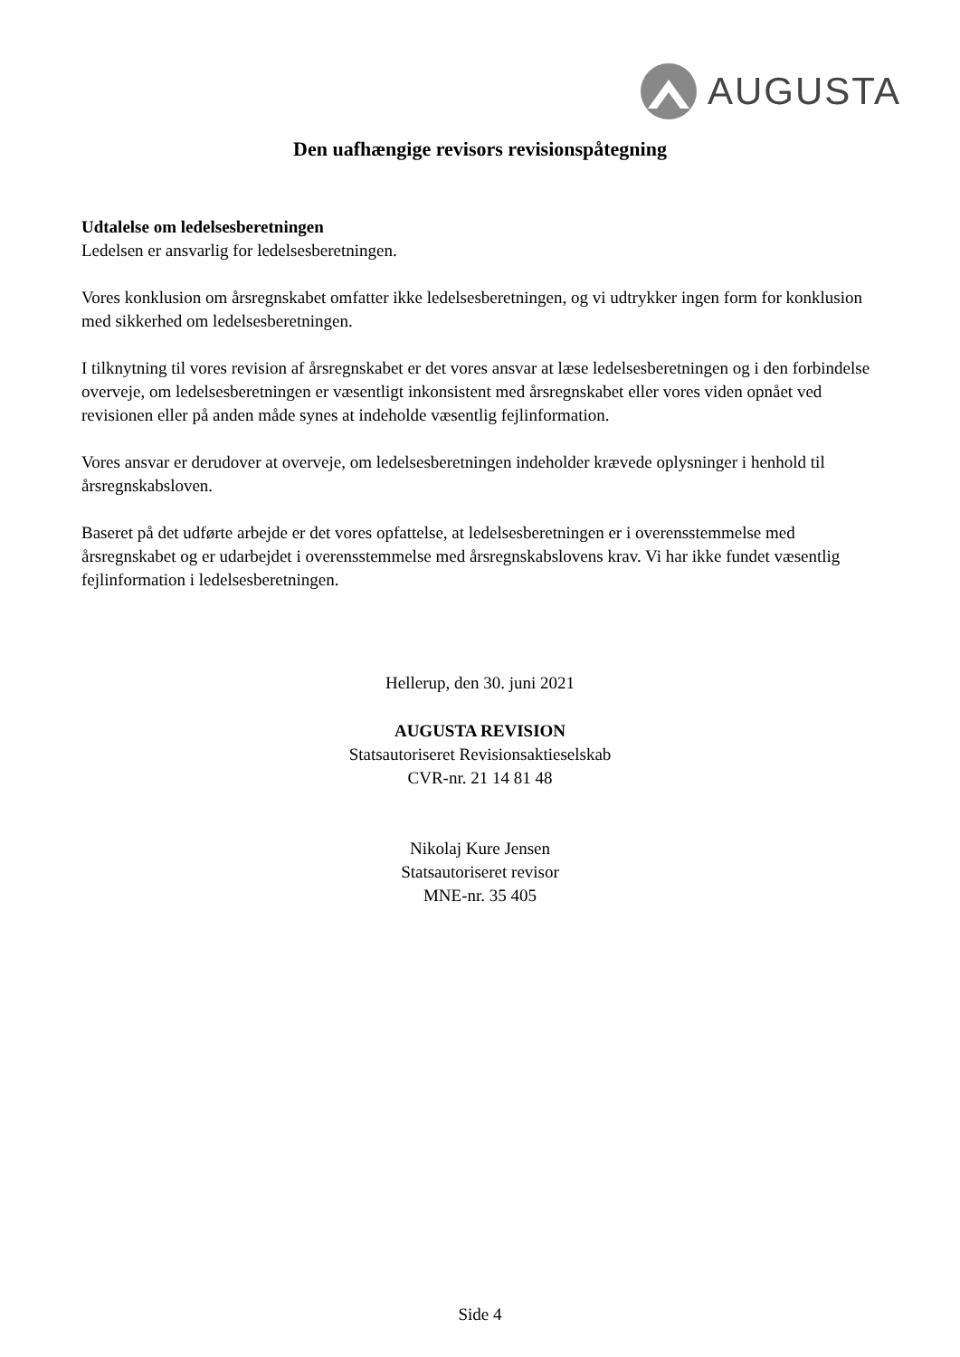AUGUSTA
Den uafhængige revisors revisionspåtegning
Udtalelse om ledelsesberetningen
Ledelsen er ansvarlig for ledelsesberetningen.
Vores konklusion om årsregnskabet omfatter ikke ledelsesberetningen, og vi udtrykker ingen form for konklusion med sikkerhed om ledelsesberetningen.
I tilknytning til vores revision af årsregnskabet er det vores ansvar at læse ledelsesberetningen og i den forbindelse overveje, om ledelsesberetningen er væsentligt inkonsistent med årsregnskabet eller vores viden opnået ved revisionen eller på anden måde synes at indeholde væsentlig fejlinformation.
Vores ansvar er derudover at overveje, om ledelsesberetningen indeholder krævede oplysninger i henhold til årsregnskabsloven.
Baseret på det udførte arbejde er det vores opfattelse, at ledelsesberetningen er i overensstemmelse med årsregnskabet og er udarbejdet i overensstemmelse med årsregnskabslovens krav. Vi har ikke fundet væsentlig fejlinformation i ledelsesberetningen.
Hellerup, den 30. juni 2021
AUGUSTA REVISION
Statsautoriseret Revisionsaktieselskab
CVR-nr. 21 14 81 48
Nikolaj Kure Jensen
Statsautoriseret revisor
MNE-nr. 35 405
Side 4